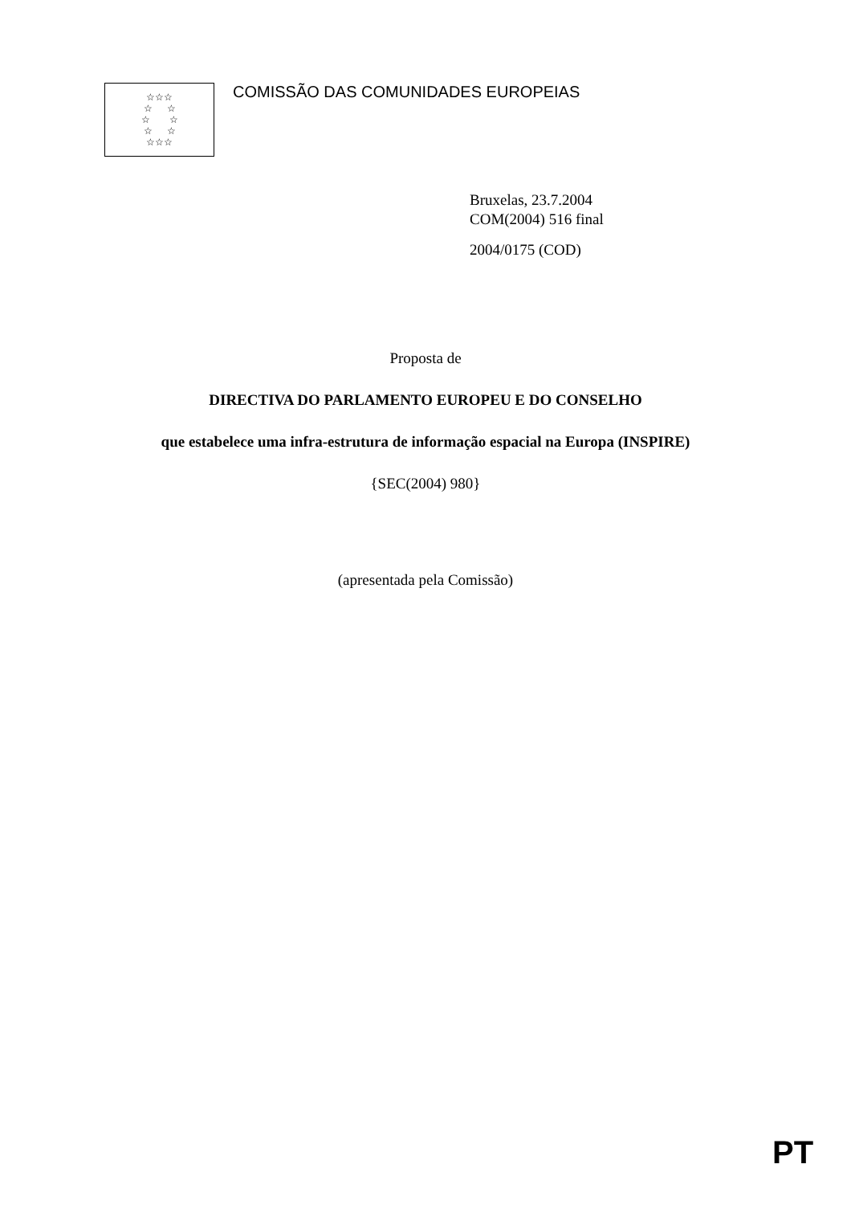☆☆☆
☆ ☆
☆ ☆
☆ ☆
☆☆☆
COMISSÃO DAS COMUNIDADES EUROPEIAS
Bruxelas, 23.7.2004
COM(2004) 516 final
2004/0175 (COD)
Proposta de
DIRECTIVA DO PARLAMENTO EUROPEU E DO CONSELHO
que estabelece uma infra-estrutura de informação espacial na Europa (INSPIRE)
{SEC(2004) 980}
(apresentada pela Comissão)
PT